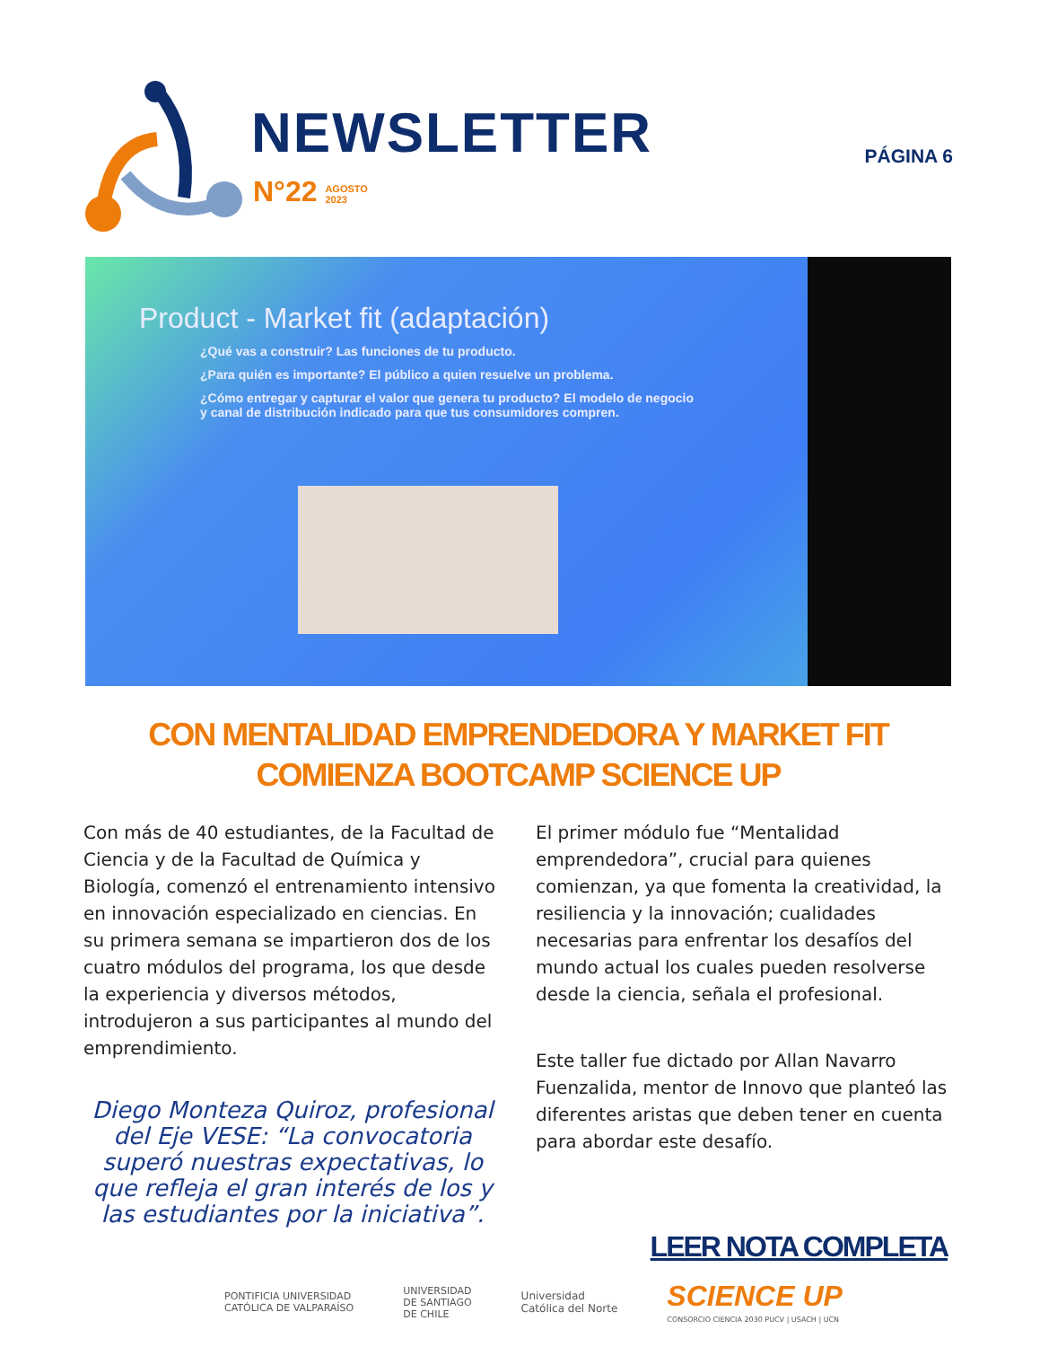NEWSLETTER
N°22 AGOSTO
2023
PÁGINA 6
Product - Market fit (adaptación)
¿Qué vas a construir? Las funciones de tu producto.
¿Para quién es importante? El público a quien resuelve un problema.
¿Cómo entregar y capturar el valor que genera tu producto? El modelo de negocio y canal de distribución indicado para que tus consumidores compren.
CON MENTALIDAD EMPRENDEDORA Y MARKET FIT
COMIENZA BOOTCAMP SCIENCE UP
Con más de 40 estudiantes, de la Facultad de Ciencia y de la Facultad de Química y Biología, comenzó el entrenamiento intensivo en innovación especializado en ciencias. En su primera semana se impartieron dos de los cuatro módulos del programa, los que desde la experiencia y diversos métodos, introdujeron a sus participantes al mundo del emprendimiento.
Diego Monteza Quiroz, profesional del Eje VESE: “La convocatoria superó nuestras expectativas, lo que refleja el gran interés de los y las estudiantes por la iniciativa”.
El primer módulo fue “Mentalidad emprendedora”, crucial para quienes comienzan, ya que fomenta la creatividad, la resiliencia y la innovación; cualidades necesarias para enfrentar los desafíos del mundo actual los cuales pueden resolverse desde la ciencia, señala el profesional.
Este taller fue dictado por Allan Navarro Fuenzalida, mentor de Innovo que planteó las diferentes aristas que deben tener en cuenta para abordar este desafío.
LEER NOTA COMPLETA
PONTIFICIA UNIVERSIDAD
CATÓLICA DE VALPARAÍSO
UNIVERSIDAD
DE SANTIAGO
DE CHILE
Universidad
Católica del Norte
SCIENCE UP
CONSORCIO CIENCIA 2030 PUCV | USACH | UCN